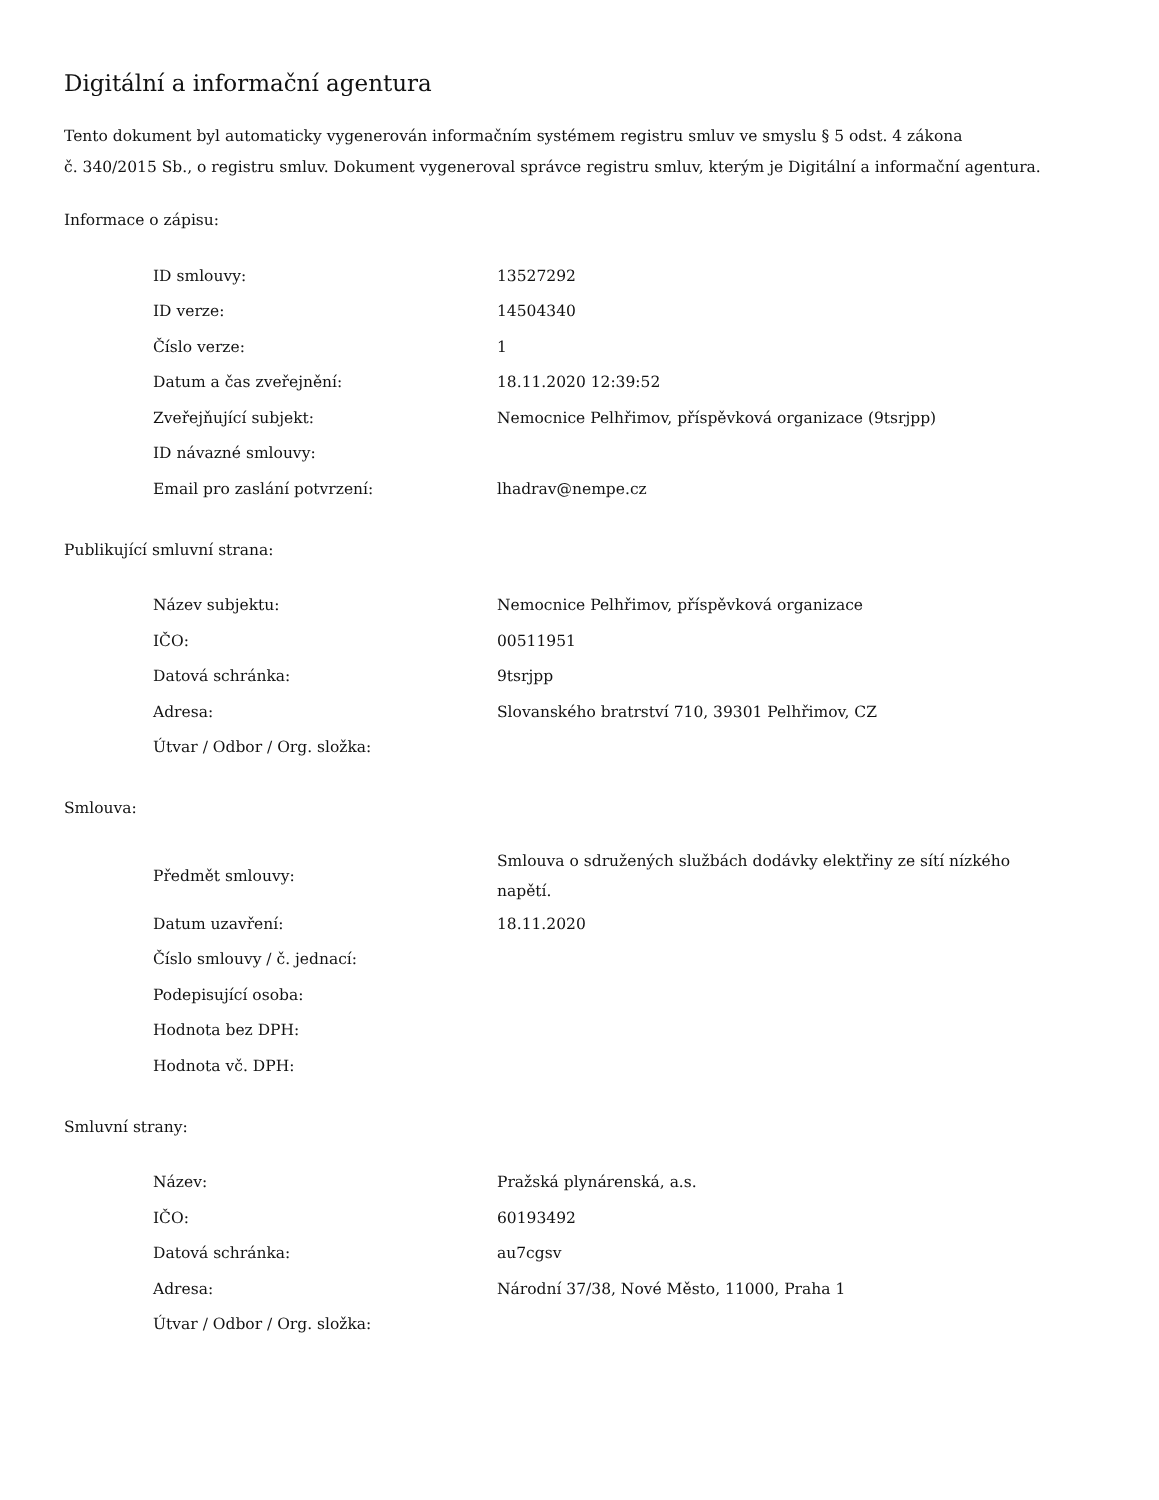Digitální a informační agentura
Tento dokument byl automaticky vygenerován informačním systémem registru smluv ve smyslu § 5 odst. 4 zákona
č. 340/2015 Sb., o registru smluv. Dokument vygeneroval správce registru smluv, kterým je Digitální a informační agentura.
Informace o zápisu:
| ID smlouvy: | 13527292 |
| ID verze: | 14504340 |
| Číslo verze: | 1 |
| Datum a čas zveřejnění: | 18.11.2020 12:39:52 |
| Zveřejňující subjekt: | Nemocnice Pelhřimov, příspěvková organizace (9tsrjpp) |
| ID návazné smlouvy: | |
| Email pro zaslání potvrzení: | lhadrav@nempe.cz |
Publikující smluvní strana:
| Název subjektu: | Nemocnice Pelhřimov, příspěvková organizace |
| IČO: | 00511951 |
| Datová schránka: | 9tsrjpp |
| Adresa: | Slovanského bratrství 710, 39301 Pelhřimov, CZ |
| Útvar / Odbor / Org. složka: | |
Smlouva:
| Předmět smlouvy: | Smlouva o sdružených službách dodávky elektřiny ze sítí nízkého napětí. |
| Datum uzavření: | 18.11.2020 |
| Číslo smlouvy / č. jednací: | |
| Podepisující osoba: | |
| Hodnota bez DPH: | |
| Hodnota vč. DPH: | |
Smluvní strany:
| Název: | Pražská plynárenská, a.s. |
| IČO: | 60193492 |
| Datová schránka: | au7cgsv |
| Adresa: | Národní 37/38, Nové Město, 11000, Praha 1 |
| Útvar / Odbor / Org. složka: | |